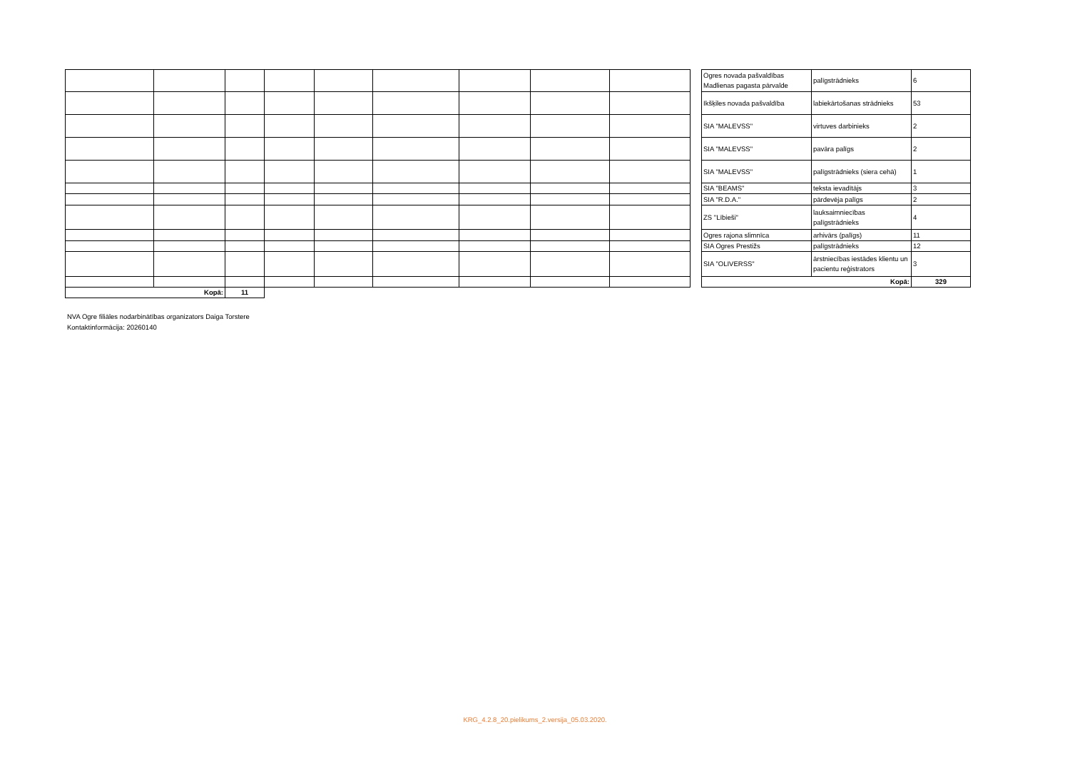| Kopā: | | 11 | | | | | | |
| Ogres novada pašvaldības Madlienas pagasta pārvalde | palīgstrādnieks | 6 |
| Ikšķiles novada pašvaldība | labiekārtošanas strādnieks | 53 |
| SIA "MALEVSS" | virtuves darbinieks | 2 |
| SIA "MALEVSS" | pavāra palīgs | 2 |
| SIA "MALEVSS" | palīgstrādnieks (siera cehā) | 1 |
| SIA "BEAMS" | teksta ievadītājs | 3 |
| SIA "R.D.A." | pārdevēja palīgs | 2 |
| ZS "Lībieši" | lauksaimniecības palīgstrādnieks | 4 |
| Ogres rajona slimnīca | arhivārs (palīgs) | 11 |
| SIA Ogres Prestižs | palīgstrādnieks | 12 |
| SIA "OLIVERSS" | ārstniecības iestādes klientu un pacientu reģistrators | 3 |
| Kopā: | | 329 |
NVA Ogre filiāles nodarbinātības organizators Daiga Torstere
Kontaktinformācija: 20260140
KRG_4.2.8_20.pielikums_2.versija_05.03.2020.